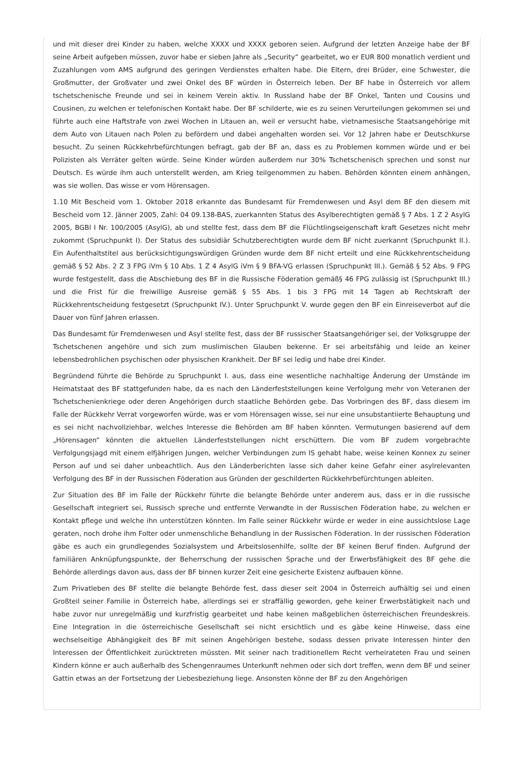und mit dieser drei Kinder zu haben, welche XXXX und XXXX geboren seien. Aufgrund der letzten Anzeige habe der BF seine Arbeit aufgeben müssen, zuvor habe er sieben Jahre als „Security“ gearbeitet, wo er EUR 800 monatlich verdient und Zuzahlungen vom AMS aufgrund des geringen Verdienstes erhalten habe. Die Eltern, drei Brüder, eine Schwester, die Großmutter, der Großvater und zwei Onkel des BF würden in Österreich leben. Der BF habe in Österreich vor allem tschetschenische Freunde und sei in keinem Verein aktiv. In Russland habe der BF Onkel, Tanten und Cousins und Cousinen, zu welchen er telefonischen Kontakt habe. Der BF schilderte, wie es zu seinen Verurteilungen gekommen sei und führte auch eine Haftstrafe von zwei Wochen in Litauen an, weil er versucht habe, vietnamesische Staatsangehörige mit dem Auto von Litauen nach Polen zu befördern und dabei angehalten worden sei. Vor 12 Jahren habe er Deutschkurse besucht. Zu seinen Rückkehrbefürchtungen befragt, gab der BF an, dass es zu Problemen kommen würde und er bei Polizisten als Verräter gelten würde. Seine Kinder würden außerdem nur 30% Tschetschenisch sprechen und sonst nur Deutsch. Es würde ihm auch unterstellt werden, am Krieg teilgenommen zu haben. Behörden könnten einem anhängen, was sie wollen. Das wisse er vom Hörensagen.
1.10 Mit Bescheid vom 1. Oktober 2018 erkannte das Bundesamt für Fremdenwesen und Asyl dem BF den diesem mit Bescheid vom 12. Jänner 2005, Zahl: 04 09.138-BAS, zuerkannten Status des Asylberechtigten gemäß § 7 Abs. 1 Z 2 AsylG 2005, BGBl I Nr. 100/2005 (AsylG), ab und stellte fest, dass dem BF die Flüchtlingseigenschaft kraft Gesetzes nicht mehr zukommt (Spruchpunkt I). Der Status des subsidiär Schutzberechtigten wurde dem BF nicht zuerkannt (Spruchpunkt II.). Ein Aufenthaltstitel aus berücksichtigungswürdigen Gründen wurde dem BF nicht erteilt und eine Rückkehrentscheidung gemäß § 52 Abs. 2 Z 3 FPG iVm § 10 Abs. 1 Z 4 AsylG iVm § 9 BFA-VG erlassen (Spruchpunkt III.). Gemäß § 52 Abs. 9 FPG wurde festgestellt, dass die Abschiebung des BF in die Russische Föderation gemäß§ 46 FPG zulässig ist (Spruchpunkt III.) und die Frist für die freiwillige Ausreise gemäß § 55 Abs. 1 bis 3 FPG mit 14 Tagen ab Rechtskraft der Rückkehrentscheidung festgesetzt (Spruchpunkt IV.). Unter Spruchpunkt V. wurde gegen den BF ein Einreiseverbot auf die Dauer von fünf Jahren erlassen.
Das Bundesamt für Fremdenwesen und Asyl stellte fest, dass der BF russischer Staatsangehöriger sei, der Volksgruppe der Tschetschenen angehöre und sich zum muslimischen Glauben bekenne. Er sei arbeitsfähig und leide an keiner lebensbedrohlichen psychischen oder physischen Krankheit. Der BF sei ledig und habe drei Kinder.
Begründend führte die Behörde zu Spruchpunkt I. aus, dass eine wesentliche nachhaltige Änderung der Umstände im Heimatstaat des BF stattgefunden habe, da es nach den Länderfeststellungen keine Verfolgung mehr von Veteranen der Tschetschenienkriege oder deren Angehörigen durch staatliche Behörden gebe. Das Vorbringen des BF, dass diesem im Falle der Rückkehr Verrat vorgeworfen würde, was er vom Hörensagen wisse, sei nur eine unsubstantiierte Behauptung und es sei nicht nachvollziehbar, welches Interesse die Behörden am BF haben könnten. Vermutungen basierend auf dem „Hörensagen“ könnten die aktuellen Länderfeststellungen nicht erschüttern. Die vom BF zudem vorgebrachte Verfolgungsjagd mit einem elfjährigen Jungen, welcher Verbindungen zum IS gehabt habe, weise keinen Konnex zu seiner Person auf und sei daher unbeachtlich. Aus den Länderberichten lasse sich daher keine Gefahr einer asylrelevanten Verfolgung des BF in der Russischen Föderation aus Gründen der geschilderten Rückkehrbefürchtungen ableiten.
Zur Situation des BF im Falle der Rückkehr führte die belangte Behörde unter anderem aus, dass er in die russische Gesellschaft integriert sei, Russisch spreche und entfernte Verwandte in der Russischen Föderation habe, zu welchen er Kontakt pflege und welche ihn unterstützen könnten. Im Falle seiner Rückkehr würde er weder in eine aussichtslose Lage geraten, noch drohe ihm Folter oder unmenschliche Behandlung in der Russischen Föderation. In der russischen Föderation gäbe es auch ein grundlegendes Sozialsystem und Arbeitslosenhilfe, sollte der BF keinen Beruf finden. Aufgrund der familiären Anknüpfungspunkte, der Beherrschung der russischen Sprache und der Erwerbsfähigkeit des BF gehe die Behörde allerdings davon aus, dass der BF binnen kurzer Zeit eine gesicherte Existenz aufbauen könne.
Zum Privatleben des BF stellte die belangte Behörde fest, dass dieser seit 2004 in Österreich aufhältig sei und einen Großteil seiner Familie in Österreich habe, allerdings sei er straffällig geworden, gehe keiner Erwerbstätigkeit nach und habe zuvor nur unregelmäßig und kurzfristig gearbeitet und habe keinen maßgeblichen österreichischen Freundeskreis. Eine Integration in die österreichische Gesellschaft sei nicht ersichtlich und es gäbe keine Hinweise, dass eine wechselseitige Abhängigkeit des BF mit seinen Angehörigen bestehe, sodass dessen private Interessen hinter den Interessen der Öffentlichkeit zurücktreten müssten. Mit seiner nach traditionellem Recht verheirateten Frau und seinen Kindern könne er auch außerhalb des Schengenraumes Unterkunft nehmen oder sich dort treffen, wenn dem BF und seiner Gattin etwas an der Fortsetzung der Liebesbeziehung liege. Ansonsten könne der BF zu den Angehörigen